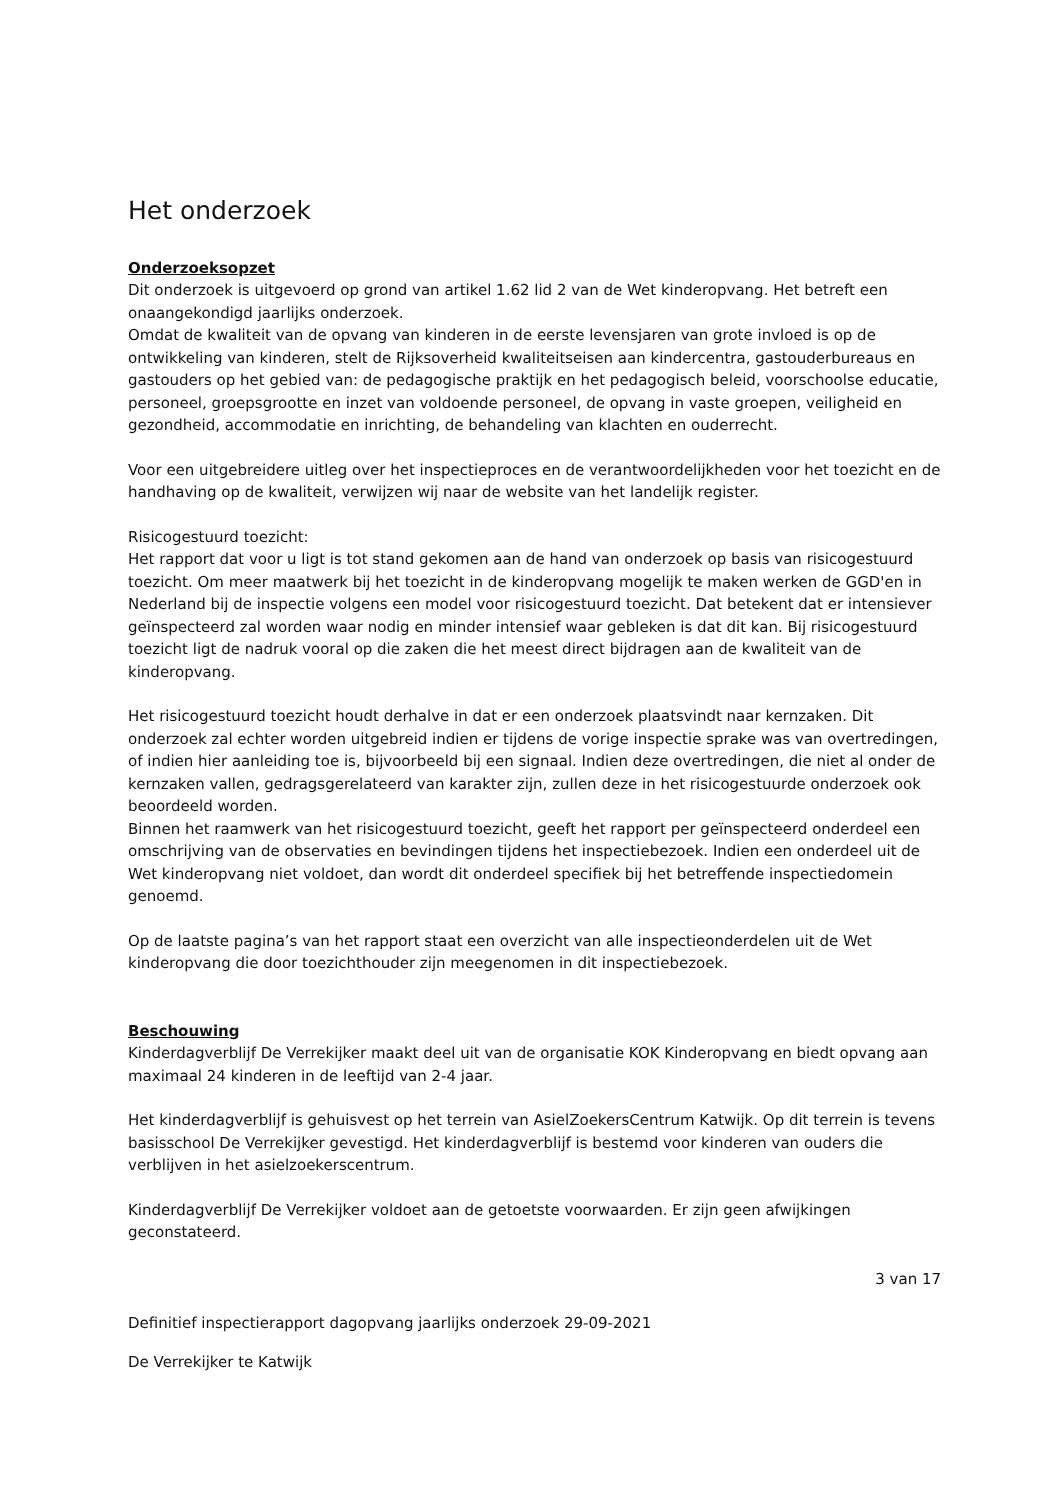Het onderzoek
Onderzoeksopzet
Dit onderzoek is uitgevoerd op grond van artikel 1.62 lid 2 van de Wet kinderopvang. Het betreft een onaangekondigd jaarlijks onderzoek.
Omdat de kwaliteit van de opvang van kinderen in de eerste levensjaren van grote invloed is op de ontwikkeling van kinderen, stelt de Rijksoverheid kwaliteitseisen aan kindercentra, gastouderbureaus en gastouders op het gebied van: de pedagogische praktijk en het pedagogisch beleid, voorschoolse educatie, personeel, groepsgrootte en inzet van voldoende personeel, de opvang in vaste groepen, veiligheid en gezondheid, accommodatie en inrichting, de behandeling van klachten en ouderrecht.
Voor een uitgebreidere uitleg over het inspectieproces en de verantwoordelijkheden voor het toezicht en de handhaving op de kwaliteit, verwijzen wij naar de website van het landelijk register.
Risicogestuurd toezicht:
Het rapport dat voor u ligt is tot stand gekomen aan de hand van onderzoek op basis van risicogestuurd toezicht. Om meer maatwerk bij het toezicht in de kinderopvang mogelijk te maken werken de GGD'en in Nederland bij de inspectie volgens een model voor risicogestuurd toezicht. Dat betekent dat er intensiever geïnspecteerd zal worden waar nodig en minder intensief waar gebleken is dat dit kan. Bij risicogestuurd toezicht ligt de nadruk vooral op die zaken die het meest direct bijdragen aan de kwaliteit van de kinderopvang.
Het risicogestuurd toezicht houdt derhalve in dat er een onderzoek plaatsvindt naar kernzaken. Dit onderzoek zal echter worden uitgebreid indien er tijdens de vorige inspectie sprake was van overtredingen, of indien hier aanleiding toe is, bijvoorbeeld bij een signaal. Indien deze overtredingen, die niet al onder de kernzaken vallen, gedragsgerelateerd van karakter zijn, zullen deze in het risicogestuurde onderzoek ook beoordeeld worden.
Binnen het raamwerk van het risicogestuurd toezicht, geeft het rapport per geïnspecteerd onderdeel een omschrijving van de observaties en bevindingen tijdens het inspectiebezoek. Indien een onderdeel uit de Wet kinderopvang niet voldoet, dan wordt dit onderdeel specifiek bij het betreffende inspectiedomein genoemd.
Op de laatste pagina’s van het rapport staat een overzicht van alle inspectieonderdelen uit de Wet kinderopvang die door toezichthouder zijn meegenomen in dit inspectiebezoek.
Beschouwing
Kinderdagverblijf De Verrekijker maakt deel uit van de organisatie KOK Kinderopvang en biedt opvang aan maximaal 24 kinderen in de leeftijd van 2-4 jaar.
Het kinderdagverblijf is gehuisvest op het terrein van AsielZoekersCentrum Katwijk. Op dit terrein is tevens basisschool De Verrekijker gevestigd. Het kinderdagverblijf is bestemd voor kinderen van ouders die verblijven in het asielzoekerscentrum.
Kinderdagverblijf De Verrekijker voldoet aan de getoetste voorwaarden. Er zijn geen afwijkingen geconstateerd.
3 van 17
Definitief inspectierapport dagopvang jaarlijks onderzoek 29-09-2021
De Verrekijker te Katwijk